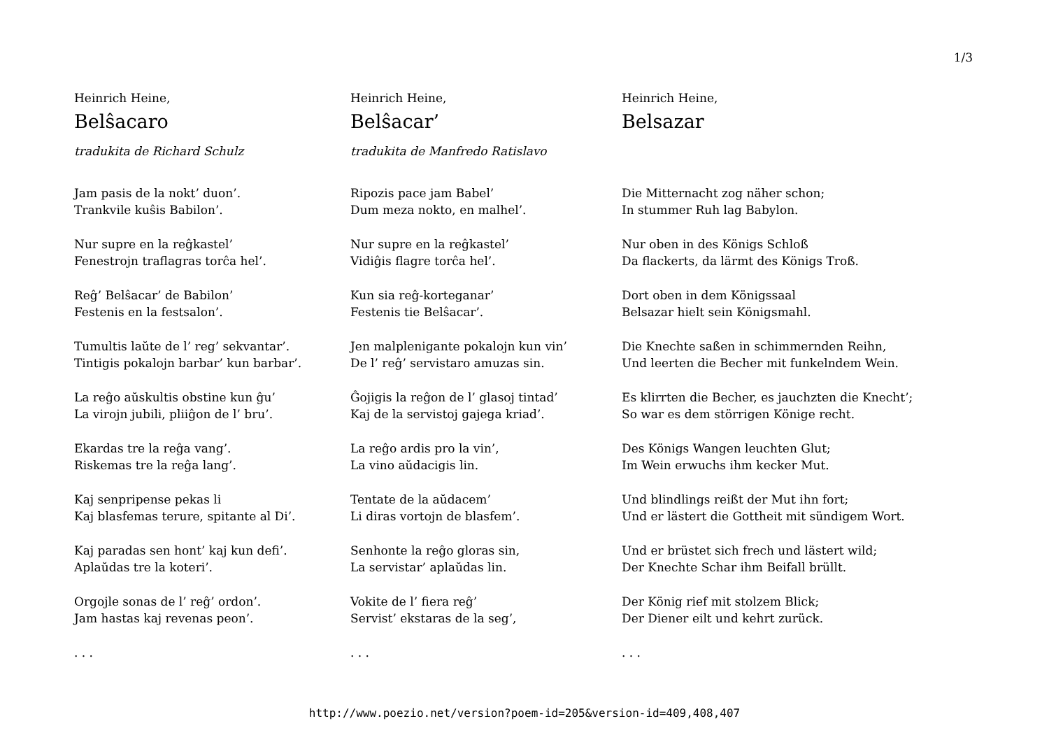1/3
Heinrich Heine,
Belŝacaro
tradukita de Richard Schulz
Jam pasis de la nokt’ duon’.
Trankvile kuŝis Babilon’.
Nur supre en la reĝkastel’
Fenestrojn traflagras torĉa hel’.
Reĝ’ Belŝacar’ de Babilon’
Festenis en la festsalon’.
Tumultis laŭte de l’ reg’ sekvantar’.
Tintigis pokalojn barbar’ kun barbar’.
La reĝo aŭskultis obstine kun ĝu’
La virojn jubili, pliiĝon de l’ bru’.
Ekardas tre la reĝa vang’.
Riskemas tre la reĝa lang’.
Kaj senpripense pekas li
Kaj blasfemas terure, spitante al Di’.
Kaj paradas sen hont’ kaj kun defi’.
Aplaŭdas tre la koteri’.
Orgojle sonas de l’ reĝ’ ordon’.
Jam hastas kaj revenas peon’.
. . .
Heinrich Heine,
Belŝacar’
tradukita de Manfredo Ratislavo
Ripozis pace jam Babel’
Dum meza nokto, en malhel’.
Nur supre en la reĝkastel’
Vidiĝis flagre torĉa hel’.
Kun sia reĝ-korteganar’
Festenis tie Belŝacar’.
Jen malplenigante pokalojn kun vin’
De l’ reĝ’ servistaro amuzas sin.
Ĝojigis la reĝon de l’ glasoj tintad’
Kaj de la servistoj gajega kriad’.
La reĝo ardis pro la vin’,
La vino aŭdacigis lin.
Tentate de la aŭdacem’
Li diras vortojn de blasfem’.
Senhonte la reĝo gloras sin,
La servistar’ aplaŭdas lin.
Vokite de l’ fiera reĝ’
Servist’ ekstaras de la seg’,
. . .
Heinrich Heine,
Belsazar
Die Mitternacht zog näher schon;
In stummer Ruh lag Babylon.
Nur oben in des Königs Schloß
Da flackerts, da lärmt des Königs Troß.
Dort oben in dem Königssaal
Belsazar hielt sein Königsmahl.
Die Knechte saßen in schimmernden Reihn,
Und leerten die Becher mit funkelndem Wein.
Es klirrten die Becher, es jauchzten die Knecht’;
So war es dem störrigen Könige recht.
Des Königs Wangen leuchten Glut;
Im Wein erwuchs ihm kecker Mut.
Und blindlings reißt der Mut ihn fort;
Und er lästert die Gottheit mit sündigem Wort.
Und er brüstet sich frech und lästert wild;
Der Knechte Schar ihm Beifall brüllt.
Der König rief mit stolzem Blick;
Der Diener eilt und kehrt zurück.
. . .
http://www.poezio.net/version?poem-id=205&version-id=409,408,407